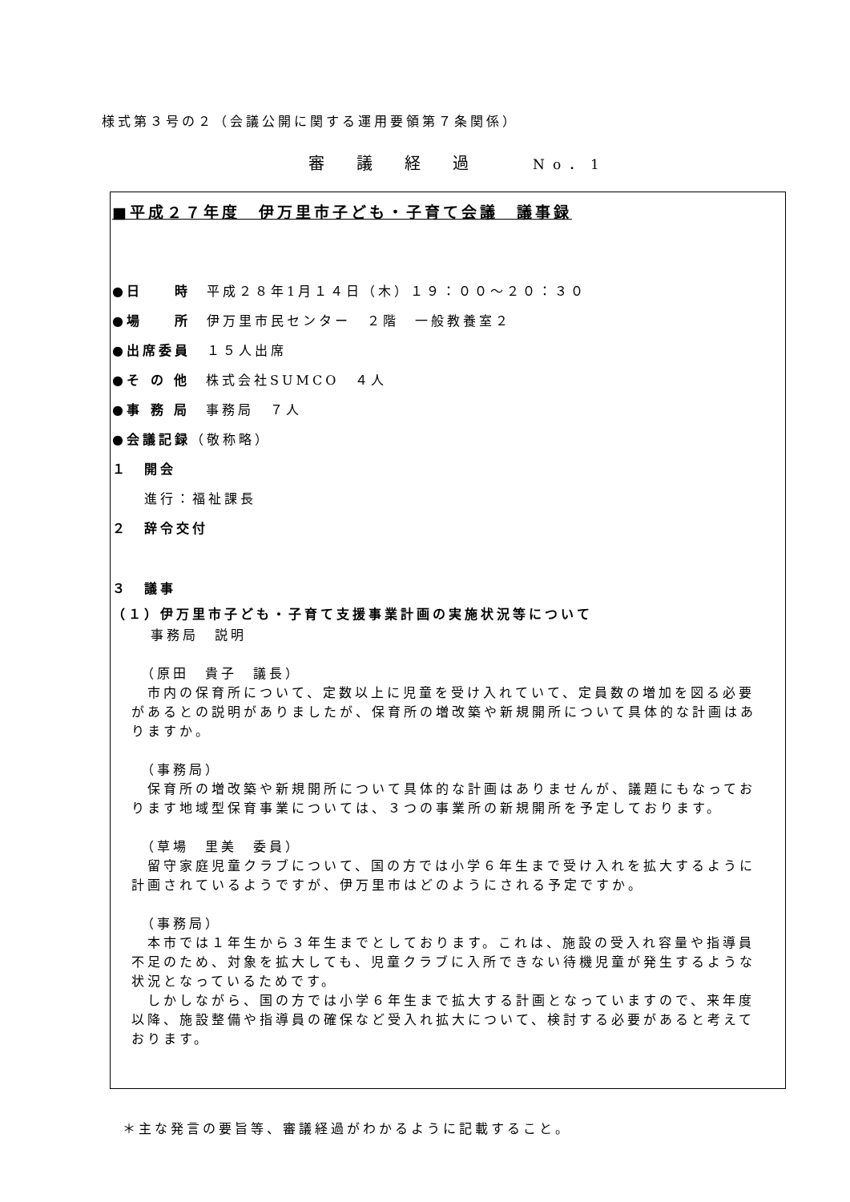様式第３号の２（会議公開に関する運用要領第７条関係）
審議経過 No．1
■平成２７年度　伊万里市子ども・子育て会議　議事録
●日　　時　平成２８年1月１４日（木）１９：００～２０：３０
●場　　所　伊万里市民センター　２階　一般教養室２
●出席委員　１５人出席
●そ の 他　株式会社SUMCO　４人
●事 務 局　事務局　７人
●会議記録（敬称略）
１　開会
　　進行：福祉課長
２　辞令交付
３　議事
（１）伊万里市子ども・子育て支援事業計画の実施状況等について
事務局　説明
　（原田　貴子　議長）
　市内の保育所について、定数以上に児童を受け入れていて、定員数の増加を図る必要があるとの説明がありましたが、保育所の増改築や新規開所について具体的な計画はありますか。
　（事務局）
　保育所の増改築や新規開所について具体的な計画はありませんが、議題にもなっております地域型保育事業については、３つの事業所の新規開所を予定しております。
　（草場　里美　委員）
　留守家庭児童クラブについて、国の方では小学６年生まで受け入れを拡大するように計画されているようですが、伊万里市はどのようにされる予定ですか。
　（事務局）
　本市では１年生から３年生までとしております。これは、施設の受入れ容量や指導員不足のため、対象を拡大しても、児童クラブに入所できない待機児童が発生するような状況となっているためです。
　しかしながら、国の方では小学６年生まで拡大する計画となっていますので、来年度以降、施設整備や指導員の確保など受入れ拡大について、検討する必要があると考えております。
＊主な発言の要旨等、審議経過がわかるように記載すること。